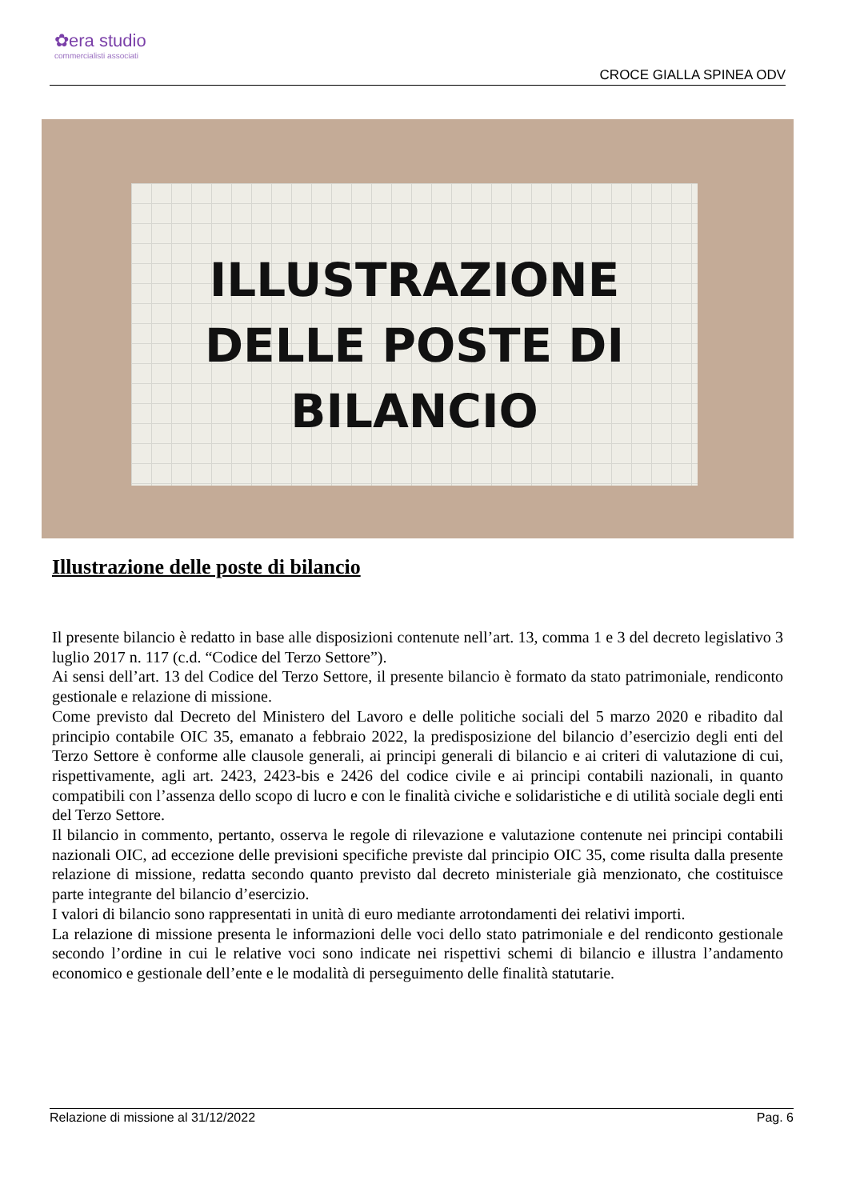✿era studio
commercialisti associati
CROCE GIALLA SPINEA ODV
ILLUSTRAZIONE
DELLE POSTE DI
BILANCIO
Illustrazione delle poste di bilancio
Il presente bilancio è redatto in base alle disposizioni contenute nell’art. 13, comma 1 e 3 del decreto legislativo 3 luglio 2017 n. 117 (c.d. “Codice del Terzo Settore”).
Ai sensi dell’art. 13 del Codice del Terzo Settore, il presente bilancio è formato da stato patrimoniale, rendiconto gestionale e relazione di missione.
Come previsto dal Decreto del Ministero del Lavoro e delle politiche sociali del 5 marzo 2020 e ribadito dal principio contabile OIC 35, emanato a febbraio 2022, la predisposizione del bilancio d’esercizio degli enti del Terzo Settore è conforme alle clausole generali, ai principi generali di bilancio e ai criteri di valutazione di cui, rispettivamente, agli art. 2423, 2423-bis e 2426 del codice civile e ai principi contabili nazionali, in quanto compatibili con l’assenza dello scopo di lucro e con le finalità civiche e solidaristiche e di utilità sociale degli enti del Terzo Settore.
Il bilancio in commento, pertanto, osserva le regole di rilevazione e valutazione contenute nei principi contabili nazionali OIC, ad eccezione delle previsioni specifiche previste dal principio OIC 35, come risulta dalla presente relazione di missione, redatta secondo quanto previsto dal decreto ministeriale già menzionato, che costituisce parte integrante del bilancio d’esercizio.
I valori di bilancio sono rappresentati in unità di euro mediante arrotondamenti dei relativi importi.
La relazione di missione presenta le informazioni delle voci dello stato patrimoniale e del rendiconto gestionale secondo l’ordine in cui le relative voci sono indicate nei rispettivi schemi di bilancio e illustra l’andamento economico e gestionale dell’ente e le modalità di perseguimento delle finalità statutarie.
Relazione di missione al 31/12/2022 Pag. 6